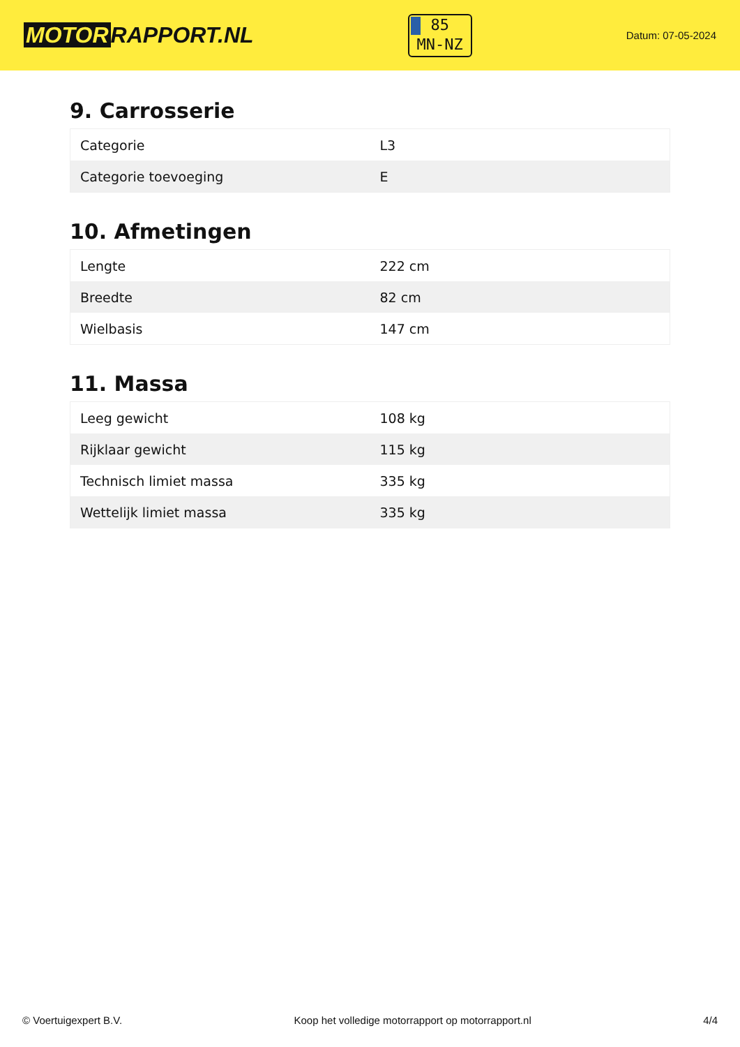MOTOR RAPPORT.NL
85
MN-NZ
Datum: 07-05-2024
9. Carrosserie
| Categorie | L3 |
| Categorie toevoeging | E |
10. Afmetingen
| Lengte | 222 cm |
| Breedte | 82 cm |
| Wielbasis | 147 cm |
11. Massa
| Leeg gewicht | 108 kg |
| Rijklaar gewicht | 115 kg |
| Technisch limiet massa | 335 kg |
| Wettelijk limiet massa | 335 kg |
© Voertuigexpert B.V. Koop het volledige motorrapport op motorrapport.nl 4/4